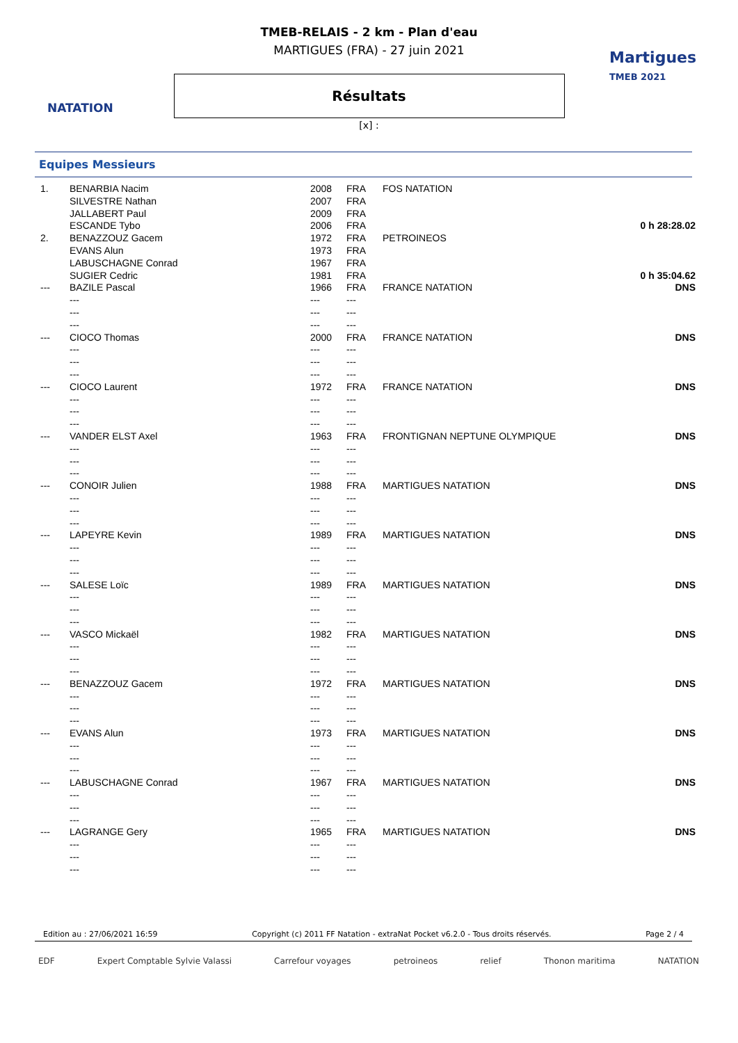NATATION
Martigues
TMEB 2021
TMEB-RELAIS - 2 km - Plan d'eau
MARTIGUES (FRA) - 27 juin 2021
Résultats
[x] :
Equipes Messieurs
| 1. | BENARBIA Nacim | 2008 | FRA | FOS NATATION | |
| | SILVESTRE Nathan | 2007 | FRA | | |
| | JALLABERT Paul | 2009 | FRA | | |
| | ESCANDE Tybo | 2006 | FRA | | 0 h 28:28.02 |
| 2. | BENAZZOUZ Gacem | 1972 | FRA | PETROINEOS | |
| | EVANS Alun | 1973 | FRA | | |
| | LABUSCHAGNE Conrad | 1967 | FRA | | |
| | SUGIER Cedric | 1981 | FRA | | 0 h 35:04.62 |
| --- | BAZILE Pascal | 1966 | FRA | FRANCE NATATION | DNS |
| | --- | --- | --- | | |
| | --- | --- | --- | | |
| | --- | --- | --- | | |
| --- | CIOCO Thomas | 2000 | FRA | FRANCE NATATION | DNS |
| | --- | --- | --- | | |
| | --- | --- | --- | | |
| | --- | --- | --- | | |
| --- | CIOCO Laurent | 1972 | FRA | FRANCE NATATION | DNS |
| | --- | --- | --- | | |
| | --- | --- | --- | | |
| | --- | --- | --- | | |
| --- | VANDER ELST Axel | 1963 | FRA | FRONTIGNAN NEPTUNE OLYMPIQUE | DNS |
| | --- | --- | --- | | |
| | --- | --- | --- | | |
| | --- | --- | --- | | |
| --- | CONOIR Julien | 1988 | FRA | MARTIGUES NATATION | DNS |
| | --- | --- | --- | | |
| | --- | --- | --- | | |
| | --- | --- | --- | | |
| --- | LAPEYRE Kevin | 1989 | FRA | MARTIGUES NATATION | DNS |
| | --- | --- | --- | | |
| | --- | --- | --- | | |
| | --- | --- | --- | | |
| --- | SALESE Loïc | 1989 | FRA | MARTIGUES NATATION | DNS |
| | --- | --- | --- | | |
| | --- | --- | --- | | |
| | --- | --- | --- | | |
| --- | VASCO Mickaël | 1982 | FRA | MARTIGUES NATATION | DNS |
| | --- | --- | --- | | |
| | --- | --- | --- | | |
| | --- | --- | --- | | |
| --- | BENAZZOUZ Gacem | 1972 | FRA | MARTIGUES NATATION | DNS |
| | --- | --- | --- | | |
| | --- | --- | --- | | |
| | --- | --- | --- | | |
| --- | EVANS Alun | 1973 | FRA | MARTIGUES NATATION | DNS |
| | --- | --- | --- | | |
| | --- | --- | --- | | |
| | --- | --- | --- | | |
| --- | LABUSCHAGNE Conrad | 1967 | FRA | MARTIGUES NATATION | DNS |
| | --- | --- | --- | | |
| | --- | --- | --- | | |
| | --- | --- | --- | | |
| --- | LAGRANGE Gery | 1965 | FRA | MARTIGUES NATATION | DNS |
| | --- | --- | --- | | |
| | --- | --- | --- | | |
| | --- | --- | --- | | |
Edition au : 27/06/2021 16:59 Copyright (c) 2011 FF Natation - extraNat Pocket v6.2.0 - Tous droits réservés. Page 2 / 4
EDF Expert Comptable Sylvie Valassi Carrefour voyages petroineos relief Thonon maritima NATATION